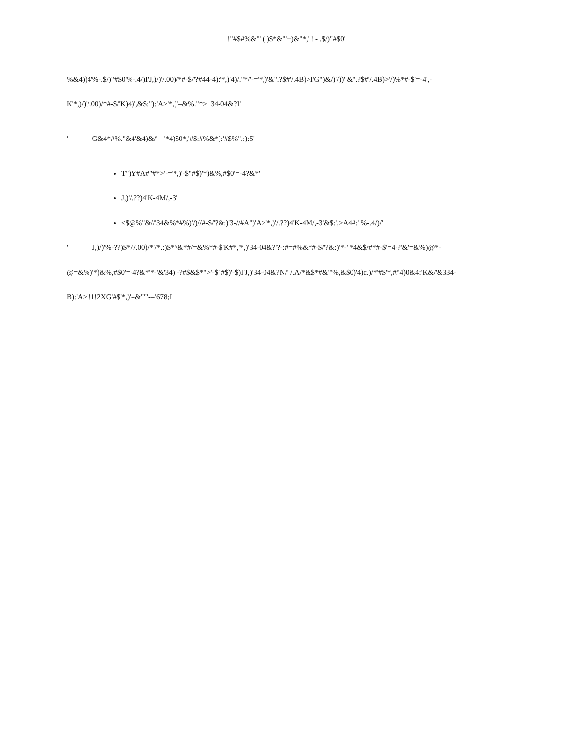!"#$#%&"' ( )$*&"'+)&"*,' ! - .$/)"#$0'
%&4))4'%-.$/)"#$0'%-.4/)I'J,)/)'/.00)/*#-$/'?#44-4):'*,)'4)/."*/'-='*,)'&".?$#'/.4B)>I'G")&/)'/))' &".?$#'/.4B)>'/)%*#-$'=-4',-K'*,)/)'/.00)/*#-$/'K)4)',&$:"):'A>'*,)'=&%."*>_34-04&?I'
' G&4*#%."&4'&4)&/'-='*4)$0*,'#$:#%&*):'#$%".:):5'
T")Y#A#"#*>'-='*,)'-$"#$)'*)&%,#$0'=-4?&*'
J,)'/.??)4'K-4M/,-3'
<$@%"&//'34&%*#%)'/)//#-$/'?&:)'3-//#A")'A>'*,)'/.??)4'K-4M/,-3'&$:',>A4#:' %-.4/)/'
' J,)/)'%-??)$*/'/.00)/*'/*.:)$*'/&*#/=&%*#-$'K#*,'*,)'34-04&?'?-:#=#%&*#-$/'?&:)'*-' *4&$/#*#-$'=4-?'&'=&%)@*-@=&%)'*)&%,#$0'=-4?&*'*-'&'34):-?#$&$*">'-$"#$)'-$)I'J,)'34-04&?N/' /.A/*&$*#&"'%,&$0)'4)c.)/*'#$'*,#/'4)0&4:'K&/'&334-B):'A>'!1!2XG'#$'*,)'=&""'-='678;I